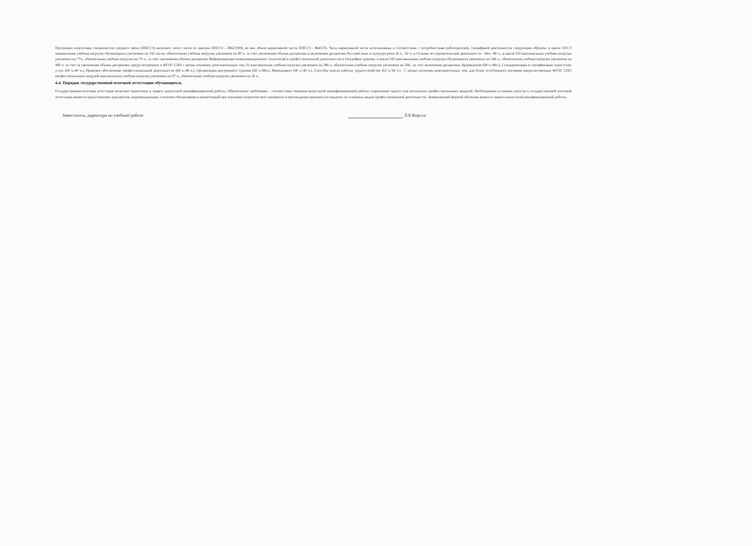Программа подготовки специалистов среднего звена (ППССЗ) включает: всего часов по циклам ППССЗ - 2862/1908, из них объем вариативной части ППССЗ - 864/576. Часы вариативной части использованы в соответствии с потребностями работодателей, спецификой деятельности следующим образом: в цикле ОГСЭ макимальная учебная нагрузка обучающихся увеличина на 142 часов, обязательная учебная нагрузка увеличина на 80 ч. за счет увеличения объема дисциплин и включения дисциплин Русский язык и культура речи 56 ч. /32 ч. и Основы исследовательской деятельности - 66ч. /48 ч., в цикле ЕН максимальная учебная нагрузка увеличена на 77ч., обязательная учебная нагрузка на 70 ч., за счет увеличения объема дисциплин Информационно-коммуникационные технологий в профессиональной деятельности и География туризма, в цикле ОП максимальная учебная нагрузка обучающихся увеличена на 548 ч., обязательная учебная нагрузка увеличена на 400 ч. за счет а) увеличения объема дисциплин, предусмотренных в ФГОС СПО с целью изучения дополнительных тем, б) максимальная учебная нагрузка увеличина на 386 ч, обязательная учебная нагрузка увеличена на 268., за счет включения дисциплин: Краеведение (68 ч./48ч.), Стандартизация и сертификация туристских услуг (60 ч./40 ч.), Правовое обеспечение профессиональной деятельности (68 ч./48 ч.), Организация внутреннего туризма (68 ч./48ч.), Менеджмент (60 ч./40 ч.), Способы поиска работы, трудоустройство (62 ч./44 ч.) . С целью изучения дополнительных тем, для более углубленного изучения предусмотренных ФГОС СПО профессиональных модулей максимальная учебная нагрузка увеличена на 97 ч., обязательная учебная нагрузка увеличена на 26 ч.
4.4. Порядок государственной итоговой аттестации обучающихся.
Государственная итоговая аттестация включает подготовку и защиту выпускной квалификационной работы. Обязательное требование – соответствие тематики выпускной квалификационной работы содержанию одного или нескольких профессиональных модулей. Необходимым условием допуска к государственной итоговой аттестации является представление документов, подтверждающих освоение обучающимися компетенций при изучении теоретического материала и прохождении практики по каждому из основных видов профессионвльной деятельности. Завершающей формой обучения является защита выпускной квалификационной работы.
Заместитель директора по учебной работе Л.Б.Корсун